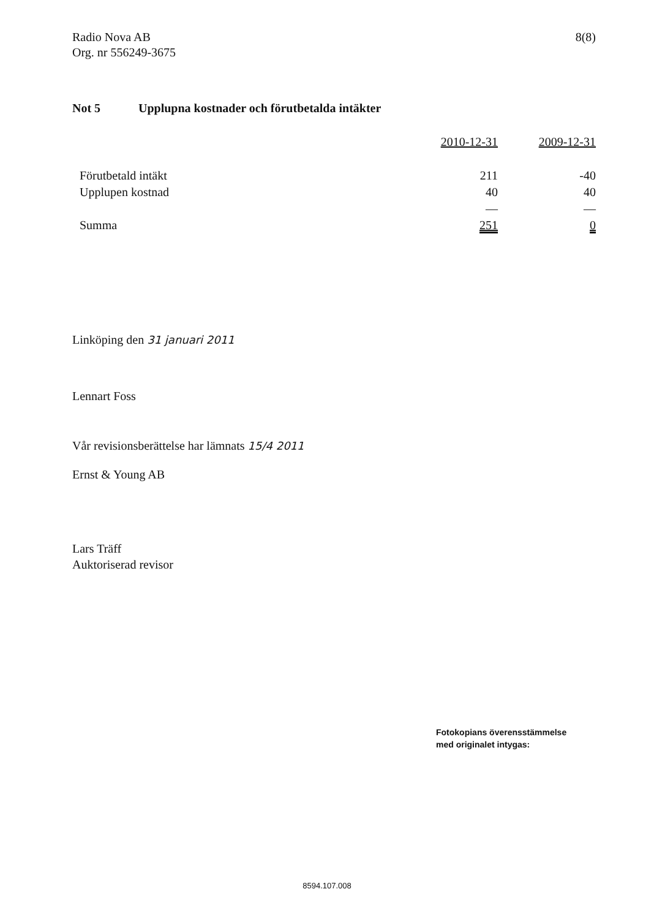Radio Nova AB
Org. nr 556249-3675
8(8)
Not 5 Upplupna kostnader och förutbetalda intäkter
| | 2010-12-31 | 2009-12-31 |
| --- | --- | --- |
| Förutbetald intäkt | 211 | -40 |
| Upplupen kostnad | 40 | 40 |
| | — | — |
| Summa | 251 | 0 |
Linköping den 31 januari 2011
Lennart Foss
Vår revisionsberättelse har lämnats 15/4 2011
Ernst & Young AB
Lars Träff
Auktoriserad revisor
Fotokopians överensstämmelse
med originalet intygas:
8594.107.008